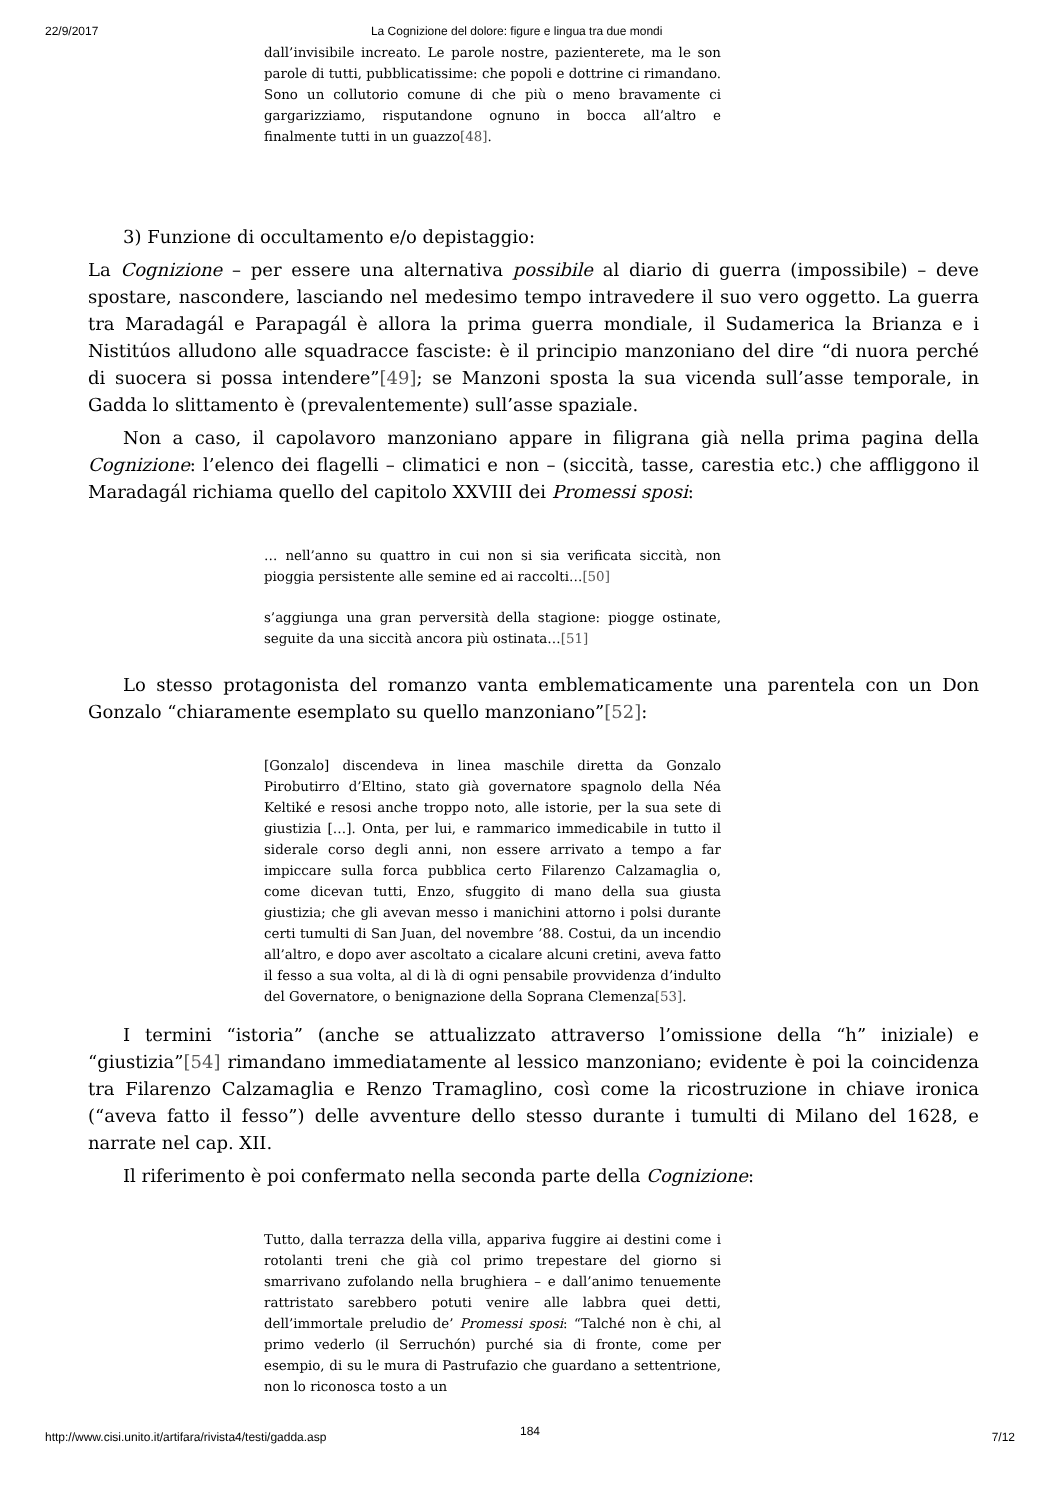22/9/2017 La Cognizione del dolore: figure e lingua tra due mondi
dall’invisibile increato. Le parole nostre, pazienterete, ma le son parole di tutti, pubblicatissime: che popoli e dottrine ci rimandano. Sono un collutorio comune di che più o meno bravamente ci gargarizziamo, risputandone ognuno in bocca all’altro e finalmente tutti in un guazzo[48].
3) Funzione di occultamento e/o depistaggio:
La Cognizione – per essere una alternativa possibile al diario di guerra (impossibile) – deve spostare, nascondere, lasciando nel medesimo tempo intravedere il suo vero oggetto. La guerra tra Maradagál e Parapagál è allora la prima guerra mondiale, il Sudamerica la Brianza e i Nistitúos alludono alle squadracce fasciste: è il principio manzoniano del dire “di nuora perché di suocera si possa intendere”[49]; se Manzoni sposta la sua vicenda sull’asse temporale, in Gadda lo slittamento è (prevalentemente) sull’asse spaziale.
Non a caso, il capolavoro manzoniano appare in filigrana già nella prima pagina della Cognizione: l’elenco dei flagelli – climatici e non – (siccità, tasse, carestia etc.) che affliggono il Maradagál richiama quello del capitolo XXVIII dei Promessi sposi:
… nell’anno su quattro in cui non si sia verificata siccità, non pioggia persistente alle semine ed ai raccolti…[50]
s’aggiunga una gran perversità della stagione: piogge ostinate, seguite da una siccità ancora più ostinata…[51]
Lo stesso protagonista del romanzo vanta emblematicamente una parentela con un Don Gonzalo “chiaramente esemplato su quello manzoniano”[52]:
[Gonzalo] discendeva in linea maschile diretta da Gonzalo Pirobutirro d’Eltino, stato già governatore spagnolo della Néa Keltiké e resosi anche troppo noto, alle istorie, per la sua sete di giustizia […]. Onta, per lui, e rammarico immedicabile in tutto il siderale corso degli anni, non essere arrivato a tempo a far impiccare sulla forca pubblica certo Filarenzo Calzamaglia o, come dicevan tutti, Enzo, sfuggito di mano della sua giusta giustizia; che gli avevan messo i manichini attorno i polsi durante certi tumulti di San Juan, del novembre ’88. Costui, da un incendio all’altro, e dopo aver ascoltato a cicalare alcuni cretini, aveva fatto il fesso a sua volta, al di là di ogni pensabile provvidenza d’indulto del Governatore, o benignazione della Soprana Clemenza[53].
I termini “istoria” (anche se attualizzato attraverso l’omissione della “h” iniziale) e “giustizia”[54] rimandano immediatamente al lessico manzoniano; evidente è poi la coincidenza tra Filarenzo Calzamaglia e Renzo Tramaglino, così come la ricostruzione in chiave ironica (“aveva fatto il fesso”) delle avventure dello stesso durante i tumulti di Milano del 1628, e narrate nel cap. XII.
Il riferimento è poi confermato nella seconda parte della Cognizione:
Tutto, dalla terrazza della villa, appariva fuggire ai destini come i rotolanti treni che già col primo trepestare del giorno si smarrivano zufolando nella brughiera – e dall’animo tenuemente rattristato sarebbero potuti venire alle labbra quei detti, dell’immortale preludio de’ Promessi sposi: “Talché non è chi, al primo vederlo (il Serruchón) purché sia di fronte, come per esempio, di su le mura di Pastrufazio che guardano a settentrione, non lo riconosca tosto a un
http://www.cisi.unito.it/artifara/rivista4/testi/gadda.asp 184 7/12